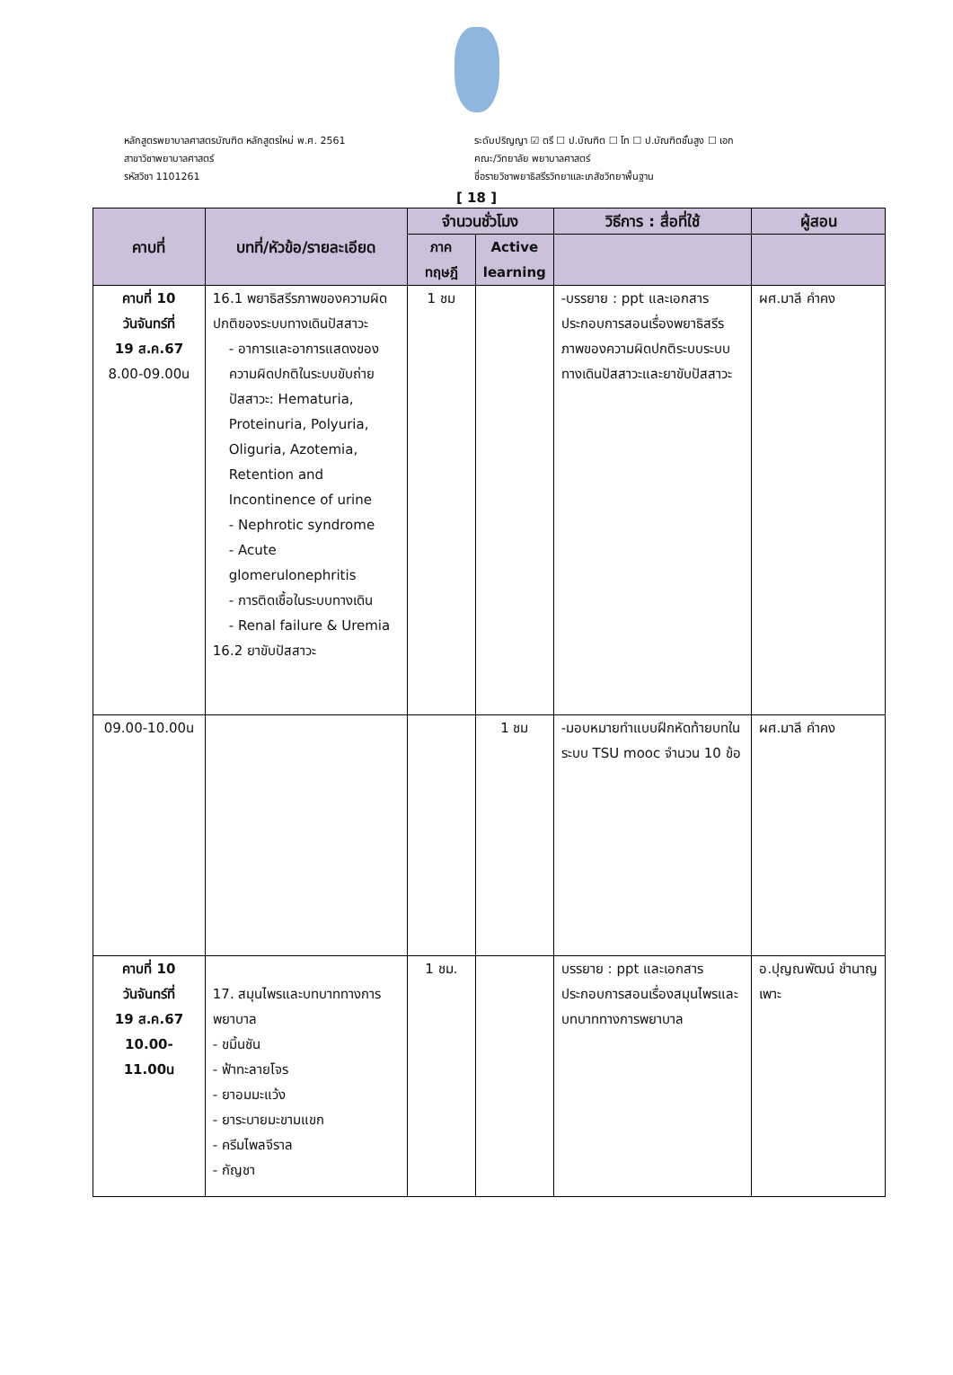หลักสูตรพยาบาลศาสตรบัณฑิต หลักสูตรใหม่ พ.ศ. 2561
สาขาวิชาพยาบาลศาสตร์
รหัสวิชา 1101261
ระดับปริญญา ☑ ตรี ☐ ป.บัณฑิต ☐ โท ☐ ป.บัณฑิตชั้นสูง ☐ เอก
คณะ/วิทยาลัย พยาบาลศาสตร์
ชื่อรายวิชาพยาธิสรีรวิทยาและเภสัชวิทยาพื้นฐาน
[ 18 ]
| คาบที่ | บทที่/หัวข้อ/รายละเอียด | จำนวนชั่วโมง | | วิธีการ : สื่อที่ใช้ | ผู้สอน |
| --- | --- | --- | --- | --- | --- |
| | | ภาค ทฤษฎี | Active learning | | |
| คาบที่ 10 วันจันทร์ที่ 19 ส.ค.67 8.00-09.00น | 16.1 พยาธิสรีรภาพของความผิดปกติของระบบทางเดินปัสสาวะ - อาการและอาการแสดงของความผิดปกติในระบบขับถ่ายปัสสาวะ: Hematuria, Proteinuria, Polyuria, Oliguria, Azotemia, Retention and Incontinence of urine - Nephrotic syndrome - Acute glomerulonephritis - การติดเชื้อในระบบทางเดิน - Renal failure & Uremia 16.2 ยาขับปัสสาวะ | 1 ชม | | -บรรยาย : ppt และเอกสารประกอบการสอนเรื่องพยาธิสรีรภาพของความผิดปกติระบบระบบทางเดินปัสสาวะและยาขับปัสสาวะ | ผศ.มาลี คำคง |
| 09.00-10.00น | | | 1 ชม | -มอบหมายทำแบบฝึกหัดท้ายบทในระบบ TSU mooc จำนวน 10 ข้อ | ผศ.มาลี คำคง |
| คาบที่ 10 วันจันทร์ที่ 19 ส.ค.67 10.00-11.00น | 17. สมุนไพรและบทบาททางการพยาบาล - ขมิ้นชัน - ฟ้าทะลายโจร - ยาอมมะแว้ง - ยาระบายมะขามแขก - ครีมไพลจีราล - กัญชา | 1 ชม. | | บรรยาย : ppt และเอกสารประกอบการสอนเรื่องสมุนไพรและบทบาททางการพยาบาล | อ.ปุญณพัฒน์ ชำนาญเพาะ |